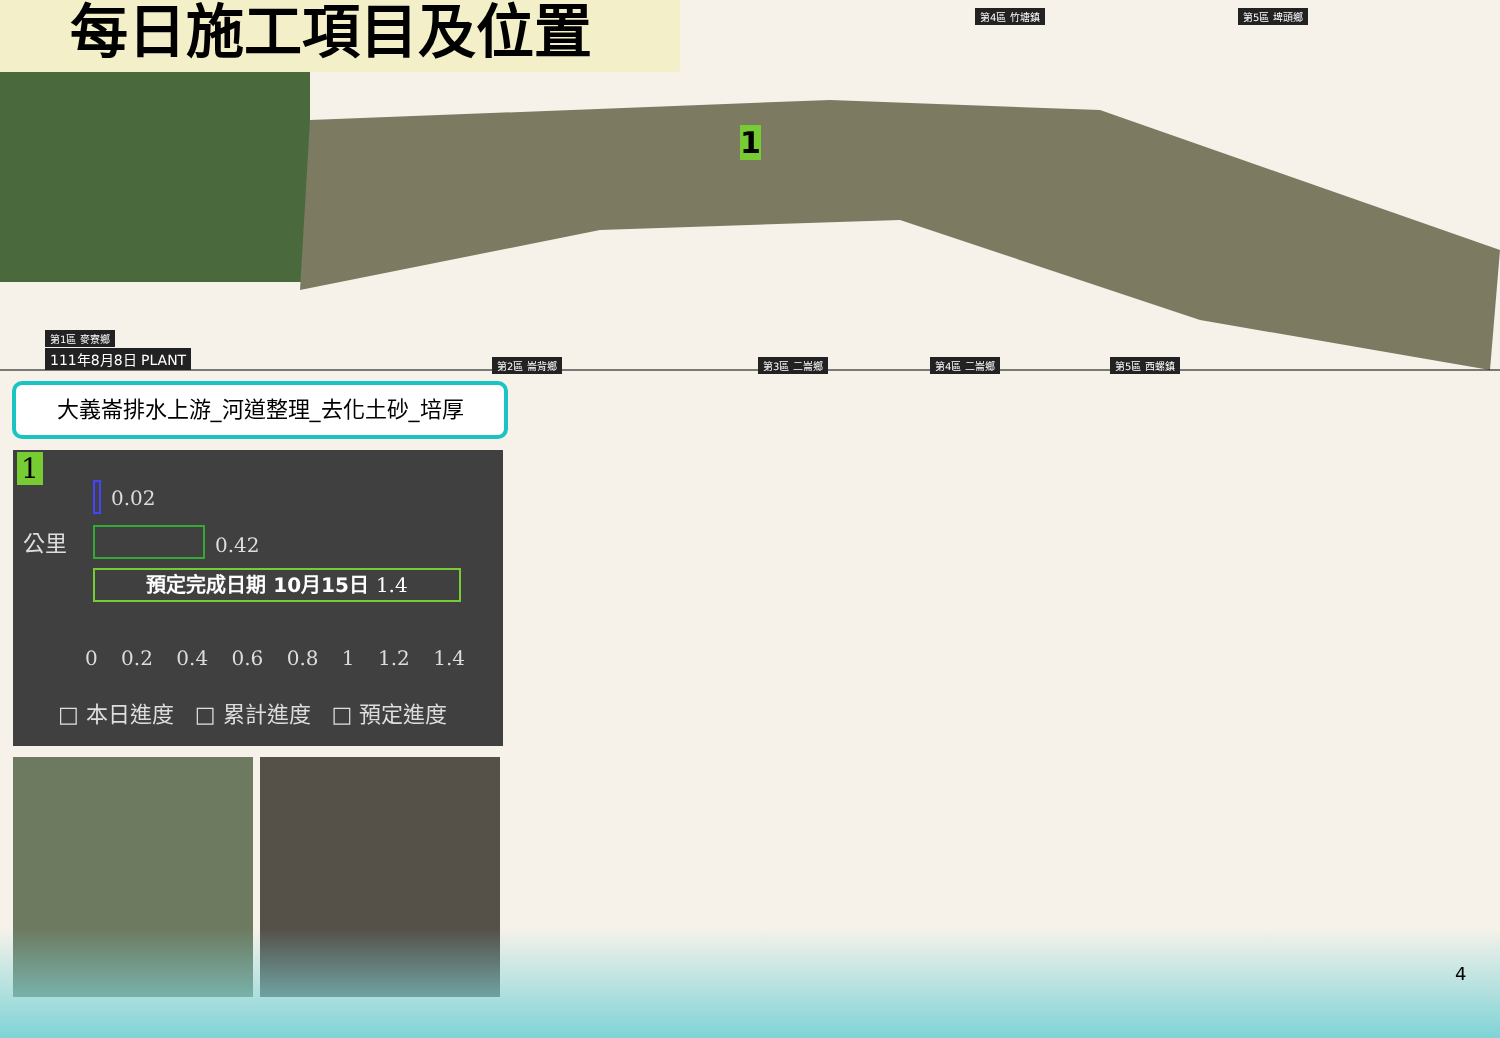每日施工項目及位置
第1區 麥寮鄉
111年8月8日 PLANT 第2區 崙背鄉 第3區 二崙鄉 第4區 二崙鄉 第5區 西螺鎮
第4區 竹塘鎮 第5區 埤頭鄉
1
大義崙排水上游_河道整理_去化土砂_培厚
1
0.02
公里 0.42
預定完成日期 10月15日 1.4
0 0.2 0.4 0.6 0.8 1 1.2 1.4
□ 本日進度 □ 累計進度 □ 預定進度
4